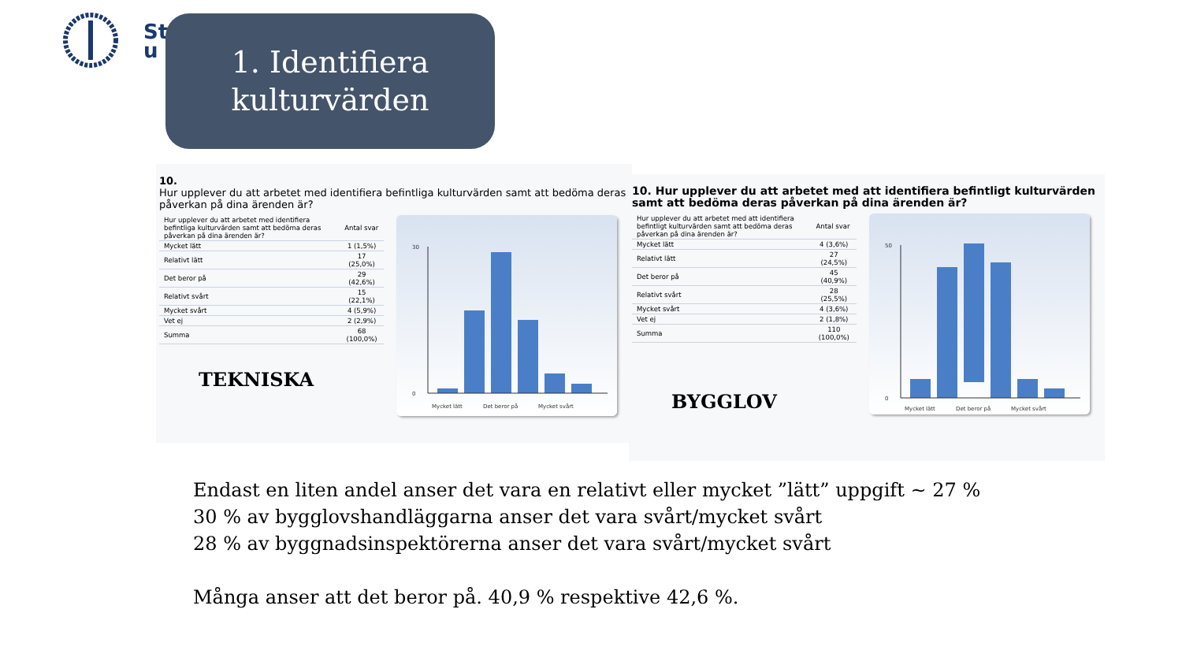St
u
1. Identifiera
kulturvärden
10.
Hur upplever du att arbetet med identifiera befintliga kulturvärden samt att bedöma deras påverkan på dina ärenden är?
| Hur upplever du att arbetet med identifiera befintliga kulturvärden samt att bedöma deras påverkan på dina ärenden är? | Antal svar |
| --- | --- |
| Mycket lätt | 1 (1,5%) |
| Relativt lätt | 17 (25,0%) |
| Det beror på | 29 (42,6%) |
| Relativt svårt | 15 (22,1%) |
| Mycket svårt | 4 (5,9%) |
| Vet ej | 2 (2,9%) |
| Summa | 68 (100,0%) |
TEKNISKA
30
0
Mycket lätt
Det beror på
Mycket svårt
10. Hur upplever du att arbetet med att identifiera befintligt kulturvärden samt att bedöma deras påverkan på dina ärenden är?
| Hur upplever du att arbetet med att identifiera befintligt kulturvärden samt att bedöma deras påverkan på dina ärenden är? | Antal svar |
| --- | --- |
| Mycket lätt | 4 (3,6%) |
| Relativt lätt | 27 (24,5%) |
| Det beror på | 45 (40,9%) |
| Relativt svårt | 28 (25,5%) |
| Mycket svårt | 4 (3,6%) |
| Vet ej | 2 (1,8%) |
| Summa | 110 (100,0%) |
BYGGLOV
50
0
Mycket lätt
Det beror på
Mycket svårt
Endast en liten andel anser det vara en relativt eller mycket ”lätt” uppgift ~ 27 %
30 % av bygglovshandläggarna anser det vara svårt/mycket svårt
28 % av byggnadsinspektörerna anser det vara svårt/mycket svårt
Många anser att det beror på. 40,9 % respektive 42,6 %.